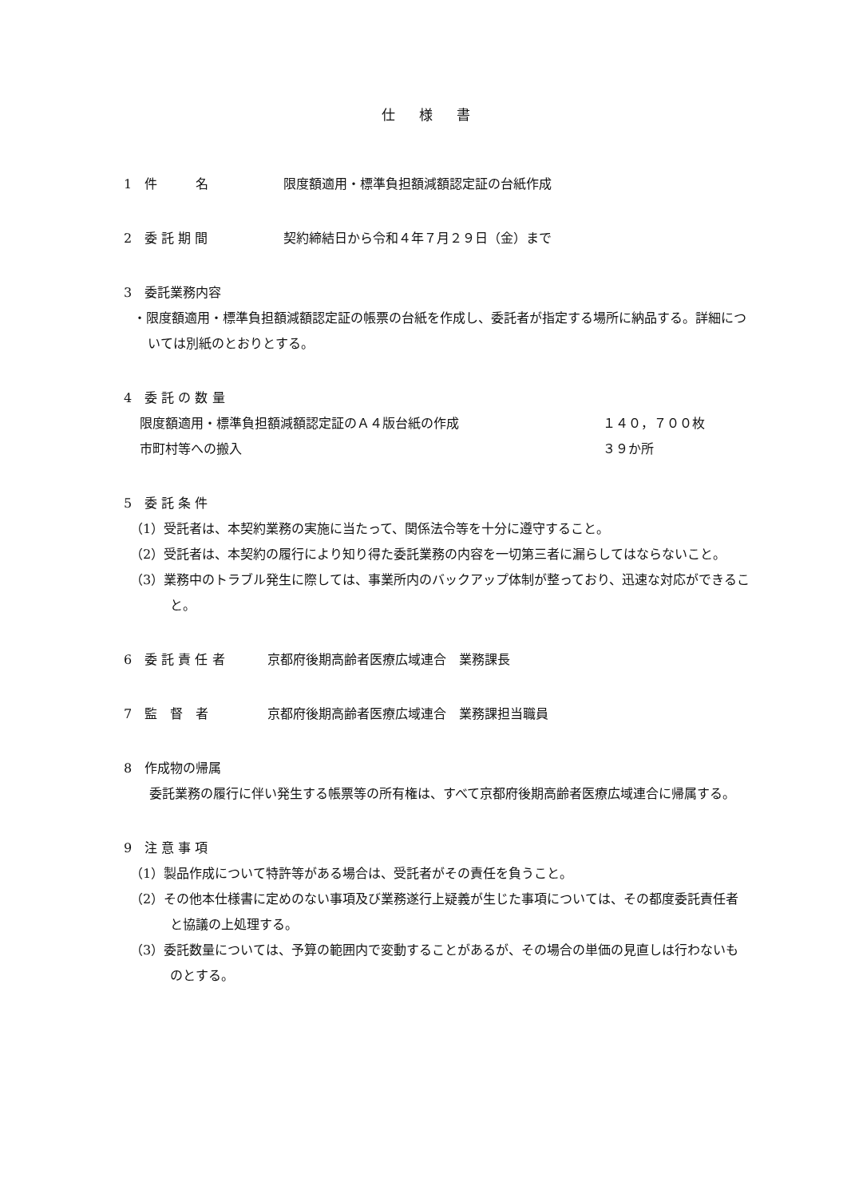仕様書
1　件　　　名 限度額適用・標準負担額減額認定証の台紙作成
2　委 託 期 間 契約締結日から令和４年７月２９日（金）まで
3　委託業務内容
・限度額適用・標準負担額減額認定証の帳票の台紙を作成し、委託者が指定する場所に納品する。詳細については別紙のとおりとする。
4　委 託 の 数 量
限度額適用・標準負担額減額認定証のＡ４版台紙の作成 １４０，７００枚
市町村等への搬入 ３９か所
5　委 託 条 件
（1）受託者は、本契約業務の実施に当たって、関係法令等を十分に遵守すること。
（2）受託者は、本契約の履行により知り得た委託業務の内容を一切第三者に漏らしてはならないこと。
（3）業務中のトラブル発生に際しては、事業所内のバックアップ体制が整っており、迅速な対応ができること。
6　委 託 責 任 者 京都府後期高齢者医療広域連合　業務課長
7　監　督　者 京都府後期高齢者医療広域連合　業務課担当職員
8　作成物の帰属
委託業務の履行に伴い発生する帳票等の所有権は、すべて京都府後期高齢者医療広域連合に帰属する。
9　注 意 事 項
（1）製品作成について特許等がある場合は、受託者がその責任を負うこと。
（2）その他本仕様書に定めのない事項及び業務遂行上疑義が生じた事項については、その都度委託責任者と協議の上処理する。
（3）委託数量については、予算の範囲内で変動することがあるが、その場合の単価の見直しは行わないものとする。